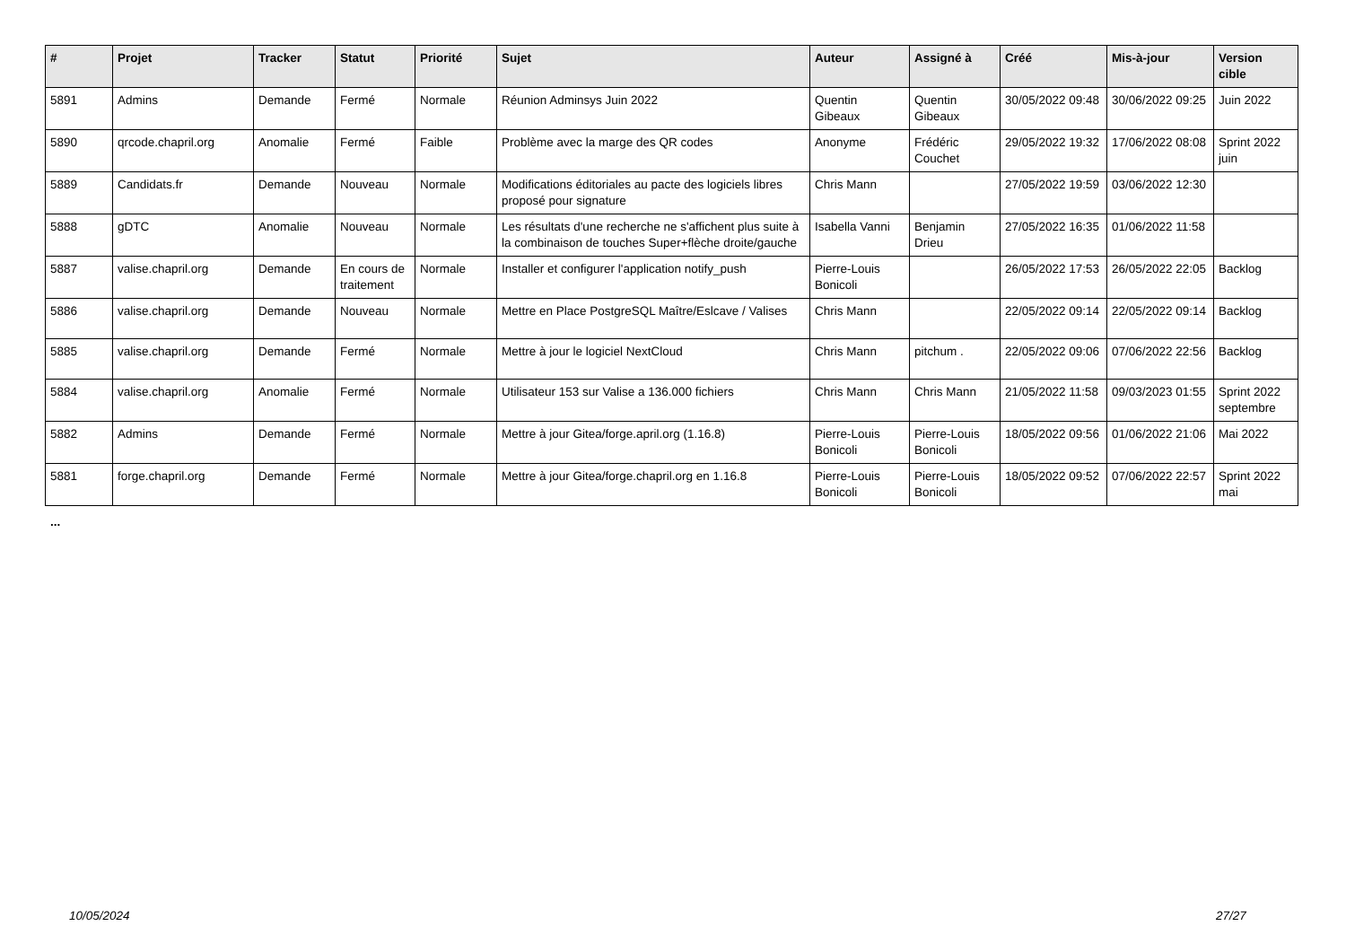| # | Projet | Tracker | Statut | Priorité | Sujet | Auteur | Assigné à | Créé | Mis-à-jour | Version cible |
| --- | --- | --- | --- | --- | --- | --- | --- | --- | --- | --- |
| 5891 | Admins | Demande | Fermé | Normale | Réunion Adminsys Juin 2022 | Quentin Gibeaux | Quentin Gibeaux | 30/05/2022 09:48 | 30/06/2022 09:25 | Juin 2022 |
| 5890 | qrcode.chapril.org | Anomalie | Fermé | Faible | Problème avec la marge des QR codes | Anonyme | Frédéric Couchet | 29/05/2022 19:32 | 17/06/2022 08:08 | Sprint 2022 juin |
| 5889 | Candidats.fr | Demande | Nouveau | Normale | Modifications éditoriales au pacte des logiciels libres proposé pour signature | Chris Mann | | 27/05/2022 19:59 | 03/06/2022 12:30 | |
| 5888 | gDTC | Anomalie | Nouveau | Normale | Les résultats d'une recherche ne s'affichent plus suite à la combinaison de touches Super+flèche droite/gauche | Isabella Vanni | Benjamin Drieu | 27/05/2022 16:35 | 01/06/2022 11:58 | |
| 5887 | valise.chapril.org | Demande | En cours de traitement | Normale | Installer et configurer l'application notify_push | Pierre-Louis Bonicoli | | 26/05/2022 17:53 | 26/05/2022 22:05 | Backlog |
| 5886 | valise.chapril.org | Demande | Nouveau | Normale | Mettre en Place PostgreSQL Maître/Eslcave / Valises | Chris Mann | | 22/05/2022 09:14 | 22/05/2022 09:14 | Backlog |
| 5885 | valise.chapril.org | Demande | Fermé | Normale | Mettre à jour le logiciel NextCloud | Chris Mann | pitchum . | 22/05/2022 09:06 | 07/06/2022 22:56 | Backlog |
| 5884 | valise.chapril.org | Anomalie | Fermé | Normale | Utilisateur 153 sur Valise a 136.000 fichiers | Chris Mann | Chris Mann | 21/05/2022 11:58 | 09/03/2023 01:55 | Sprint 2022 septembre |
| 5882 | Admins | Demande | Fermé | Normale | Mettre à jour Gitea/forge.april.org (1.16.8) | Pierre-Louis Bonicoli | Pierre-Louis Bonicoli | 18/05/2022 09:56 | 01/06/2022 21:06 | Mai 2022 |
| 5881 | forge.chapril.org | Demande | Fermé | Normale | Mettre à jour Gitea/forge.chapril.org en 1.16.8 | Pierre-Louis Bonicoli | Pierre-Louis Bonicoli | 18/05/2022 09:52 | 07/06/2022 22:57 | Sprint 2022 mai |
...
10/05/2024 27/27